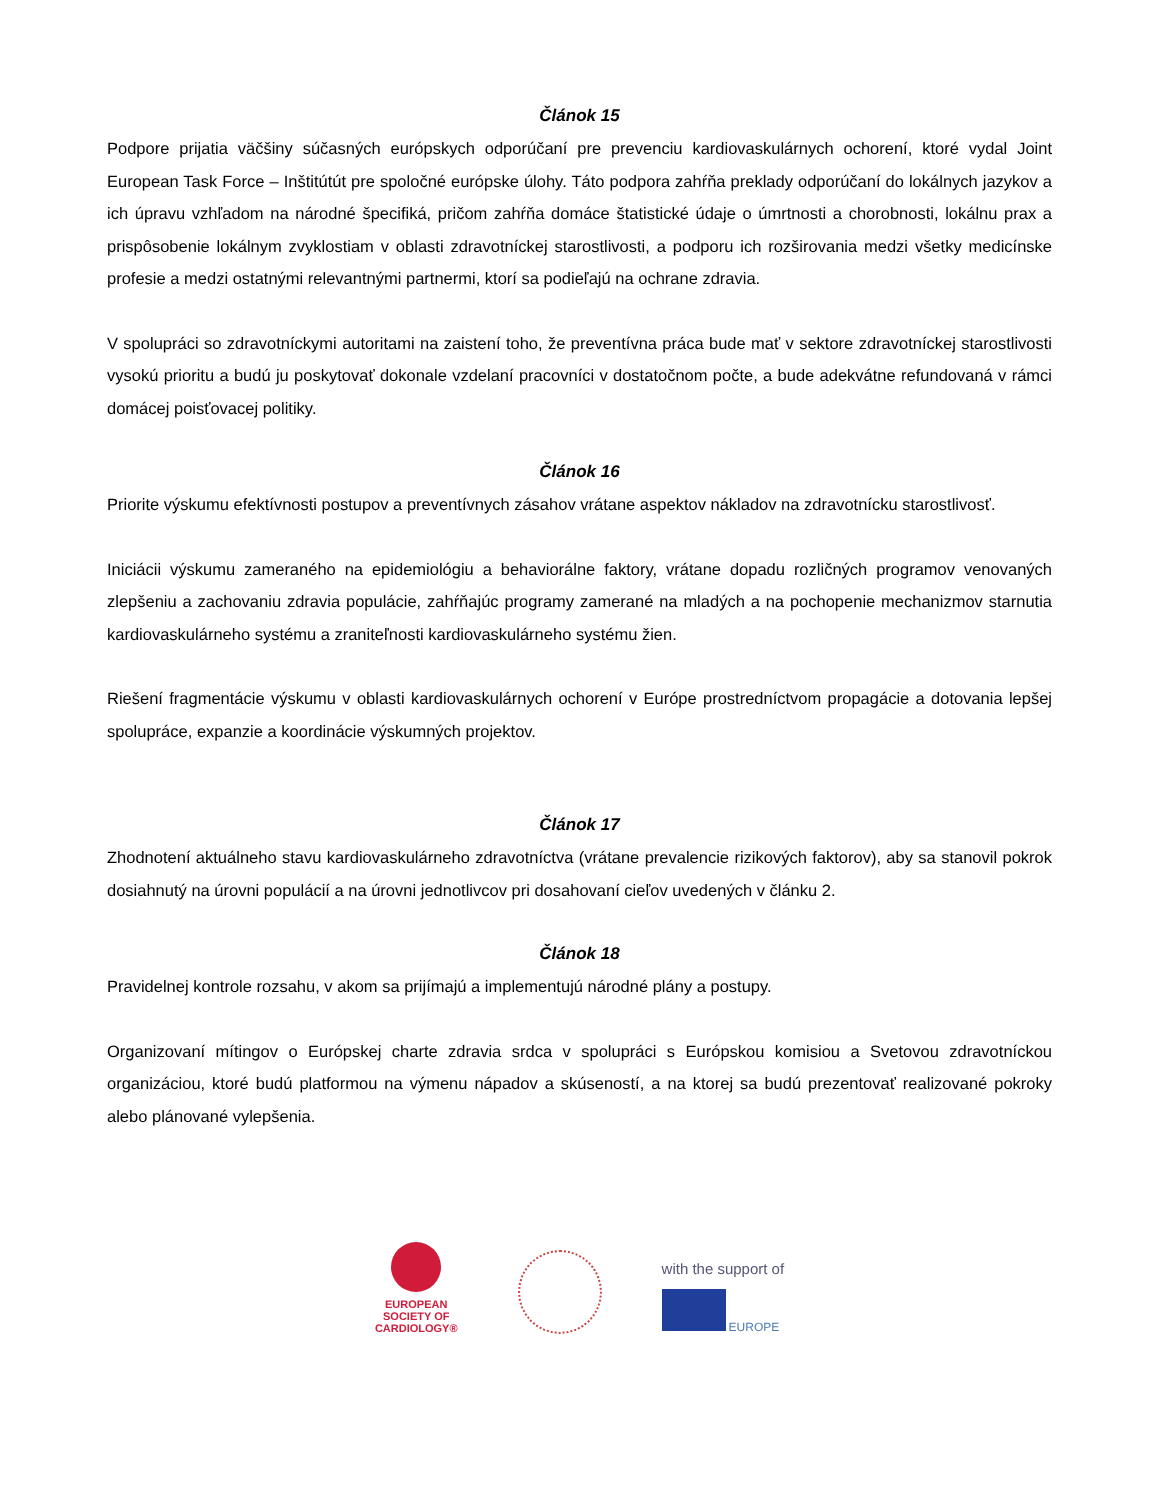Článok 15
Podpore prijatia väčšiny súčasných európskych odporúčaní pre prevenciu kardiovaskulárnych ochorení, ktoré vydal Joint European Task Force – Inštitútút pre spoločné európske úlohy. Táto podpora zahŕňa preklady odporúčaní do lokálnych jazykov a ich úpravu vzhľadom na národné špecifiká, pričom zahŕňa domáce štatistické údaje o úmrtnosti a chorobnosti, lokálnu prax a prispôsobenie lokálnym zvyklostiam v oblasti zdravotníckej starostlivosti, a podporu ich rozširovania medzi všetky medicínske profesie a medzi ostatnými relevantnými partnermi, ktorí sa podieľajú na ochrane zdravia.
V spolupráci so zdravotníckymi autoritami na zaistení toho, že preventívna práca bude mať v sektore zdravotníckej starostlivosti vysokú prioritu a budú ju poskytovať dokonale vzdelaní pracovníci v dostatočnom počte, a bude adekvátne refundovaná v rámci domácej poisťovacej politiky.
Článok 16
Priorite výskumu efektívnosti postupov a preventívnych zásahov vrátane aspektov nákladov na zdravotnícku starostlivosť.
Iniciácii výskumu zameraného na epidemiológiu a behaviorálne faktory, vrátane dopadu rozličných programov venovaných zlepšeniu a zachovaniu zdravia populácie, zahŕňajúc programy zamerané na mladých a na pochopenie mechanizmov starnutia kardiovaskulárneho systému a zraniteľnosti kardiovaskulárneho systému žien.
Riešení fragmentácie výskumu v oblasti kardiovaskulárnych ochorení v Európe prostredníctvom propagácie a dotovania lepšej spolupráce, expanzie a koordinácie výskumných projektov.
Článok 17
Zhodnotení aktuálneho stavu kardiovaskulárneho zdravotníctva (vrátane prevalencie rizikových faktorov), aby sa stanovil pokrok dosiahnutý na úrovni populácií a na úrovni jednotlivcov pri dosahovaní cieľov uvedených v článku 2.
Článok 18
Pravidelnej kontrole rozsahu, v akom sa prijímajú a implementujú národné plány a postupy.
Organizovaní mítingov o Európskej charte zdravia srdca v spolupráci s Európskou komisiou a Svetovou zdravotníckou organizáciou, ktoré budú platformou na výmenu nápadov a skúseností, a na ktorej sa budú prezentovať realizované pokroky alebo plánované vylepšenia.
EUROPEAN
SOCIETY OF
CARDIOLOGY®
with the support of
EUROPE